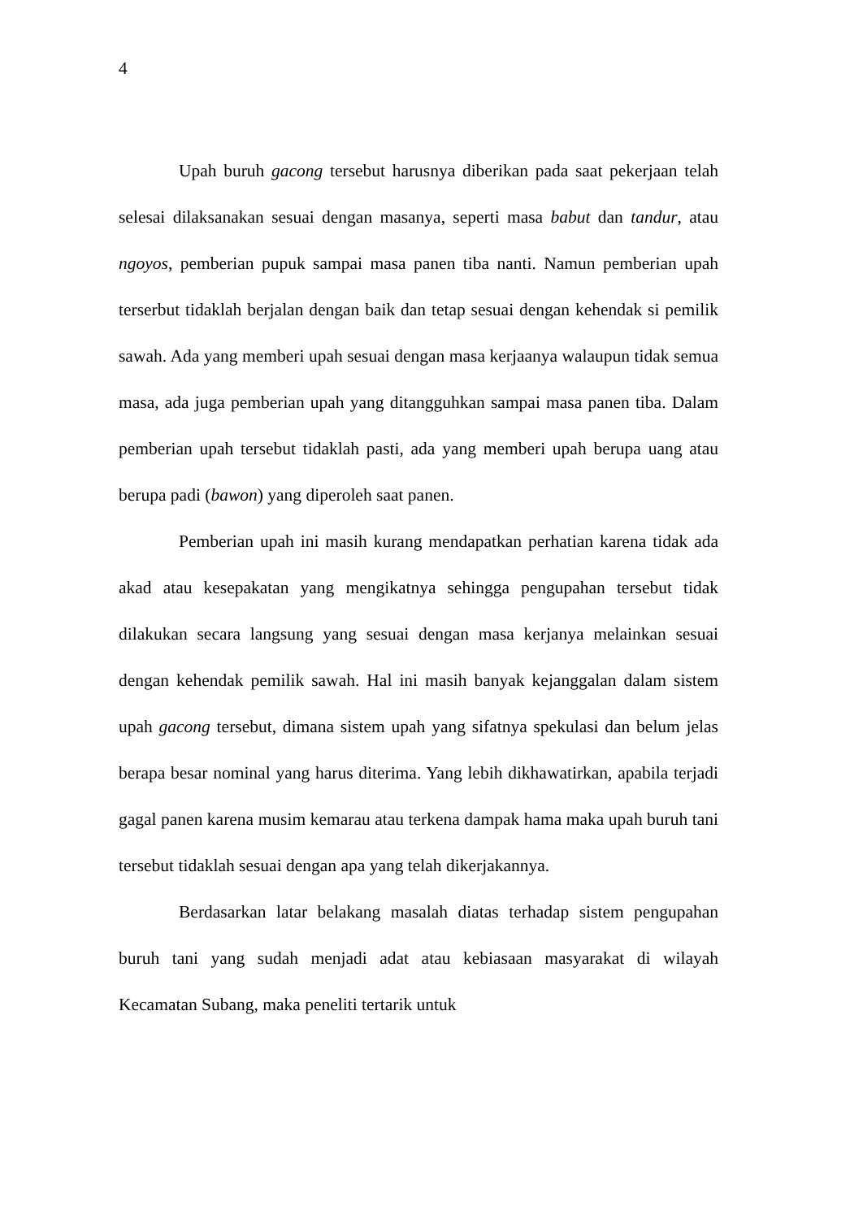4
Upah buruh gacong tersebut harusnya diberikan pada saat pekerjaan telah selesai dilaksanakan sesuai dengan masanya, seperti masa babut dan tandur, atau ngoyos, pemberian pupuk sampai masa panen tiba nanti. Namun pemberian upah terserbut tidaklah berjalan dengan baik dan tetap sesuai dengan kehendak si pemilik sawah. Ada yang memberi upah sesuai dengan masa kerjaanya walaupun tidak semua masa, ada juga pemberian upah yang ditangguhkan sampai masa panen tiba. Dalam pemberian upah tersebut tidaklah pasti, ada yang memberi upah berupa uang atau berupa padi (bawon) yang diperoleh saat panen.
Pemberian upah ini masih kurang mendapatkan perhatian karena tidak ada akad atau kesepakatan yang mengikatnya sehingga pengupahan tersebut tidak dilakukan secara langsung yang sesuai dengan masa kerjanya melainkan sesuai dengan kehendak pemilik sawah. Hal ini masih banyak kejanggalan dalam sistem upah gacong tersebut, dimana sistem upah yang sifatnya spekulasi dan belum jelas berapa besar nominal yang harus diterima. Yang lebih dikhawatirkan, apabila terjadi gagal panen karena musim kemarau atau terkena dampak hama maka upah buruh tani tersebut tidaklah sesuai dengan apa yang telah dikerjakannya.
Berdasarkan latar belakang masalah diatas terhadap sistem pengupahan buruh tani yang sudah menjadi adat atau kebiasaan masyarakat di wilayah Kecamatan Subang, maka peneliti tertarik untuk